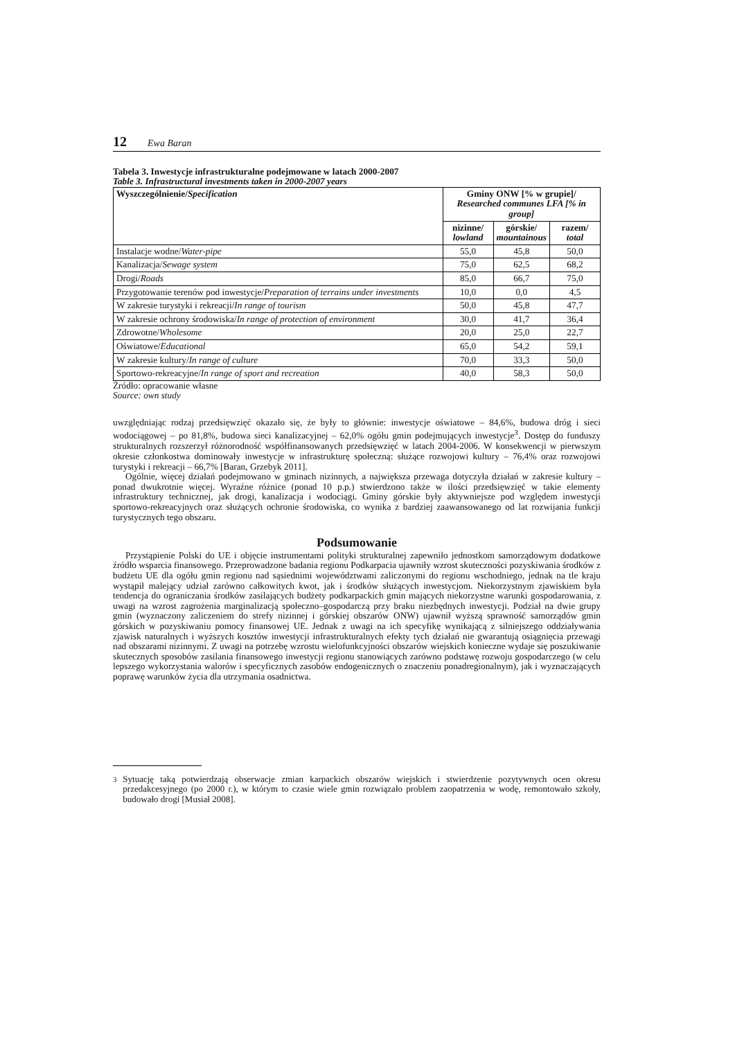12 Ewa Baran
Tabela 3. Inwestycje infrastrukturalne podejmowane w latach 2000-2007
Table 3. Infrastructural investments taken in 2000-2007 years
| Wyszczególnienie/ Specification | Gminy ONW [% w grupie]/ Researched communes LFA [% in group] | | |
| --- | --- | --- | --- |
| | nizinne/ lowland | górskie/ mountainous | razem/ total |
| Instalacje wodne/ Water-pipe | 55,0 | 45,8 | 50,0 |
| Kanalizacja/ Sewage system | 75,0 | 62,5 | 68,2 |
| Drogi/ Roads | 85,0 | 66,7 | 75,0 |
| Przygotowanie terenów pod inwestycje/ Preparation of terrains under investments | 10,0 | 0,0 | 4,5 |
| W zakresie turystyki i rekreacji/ In range of tourism | 50,0 | 45,8 | 47,7 |
| W zakresie ochrony środowiska/ In range of protection of environment | 30,0 | 41,7 | 36,4 |
| Zdrowotne/ Wholesome | 20,0 | 25,0 | 22,7 |
| Oświatowe/ Educational | 65,0 | 54,2 | 59,1 |
| W zakresie kultury/ In range of culture | 70,0 | 33,3 | 50,0 |
| Sportowo-rekreacyjne/ In range of sport and recreation | 40,0 | 58,3 | 50,0 |
Źródło: opracowanie własne
Source: own study
uwzględniając rodzaj przedsięwzięć okazało się, że były to głównie: inwestycje oświatowe – 84,6%, budowa dróg i sieci wodociągowej – po 81,8%, budowa sieci kanalizacyjnej – 62,0% ogółu gmin podejmujących inwestycje<sup>3</sup>. Dostęp do funduszy strukturalnych rozszerzył różnorodność współfinansowanych przedsięwzięć w latach 2004-2006. W konsekwencji w pierwszym okresie członkostwa dominowały inwestycje w infrastrukturę społeczną: służące rozwojowi kultury – 76,4% oraz rozwojowi turystyki i rekreacji – 66,7% [Baran, Grzebyk 2011].
Ogólnie, więcej działań podejmowano w gminach nizinnych, a największa przewaga dotyczyła działań w zakresie kultury – ponad dwukrotnie więcej. Wyraźne różnice (ponad 10 p.p.) stwierdzono także w ilości przedsięwzięć w takie elementy infrastruktury technicznej, jak drogi, kanalizacja i wodociągi. Gminy górskie były aktywniejsze pod względem inwestycji sportowo-rekreacyjnych oraz służących ochronie środowiska, co wynika z bardziej zaawansowanego od lat rozwijania funkcji turystycznych tego obszaru.
Podsumowanie
Przystąpienie Polski do UE i objęcie instrumentami polityki strukturalnej zapewniło jednostkom samorządowym dodatkowe źródło wsparcia finansowego. Przeprowadzone badania regionu Podkarpacia ujawniły wzrost skuteczności pozyskiwania środków z budżetu UE dla ogółu gmin regionu nad sąsiednimi województwami zaliczonymi do regionu wschodniego, jednak na tle kraju wystąpił malejący udział zarówno całkowitych kwot, jak i środków służących inwestycjom. Niekorzystnym zjawiskiem była tendencja do ograniczania środków zasilających budżety podkarpackich gmin mających niekorzystne warunki gospodarowania, z uwagi na wzrost zagrożenia marginalizacją społeczno–gospodarczą przy braku niezbędnych inwestycji. Podział na dwie grupy gmin (wyznaczony zaliczeniem do strefy nizinnej i górskiej obszarów ONW) ujawnił wyższą sprawność samorządów gmin górskich w pozyskiwaniu pomocy finansowej UE. Jednak z uwagi na ich specyfikę wynikającą z silniejszego oddziaływania zjawisk naturalnych i wyższych kosztów inwestycji infrastrukturalnych efekty tych działań nie gwarantują osiągnięcia przewagi nad obszarami nizinnymi. Z uwagi na potrzebę wzrostu wielofunkcyjności obszarów wiejskich konieczne wydaje się poszukiwanie skutecznych sposobów zasilania finansowego inwestycji regionu stanowiących zarówno podstawę rozwoju gospodarczego (w celu lepszego wykorzystania walorów i specyficznych zasobów endogenicznych o znaczeniu ponadregionalnym), jak i wyznaczających poprawę warunków życia dla utrzymania osadnictwa.
<sup>3</sup> Sytuację taką potwierdzają obserwacje zmian karpackich obszarów wiejskich i stwierdzenie pozytywnych ocen okresu przedakcesyjnego (po 2000 r.), w którym to czasie wiele gmin rozwiązało problem zaopatrzenia w wodę, remontowało szkoły, budowało drogi [Musiał 2008].